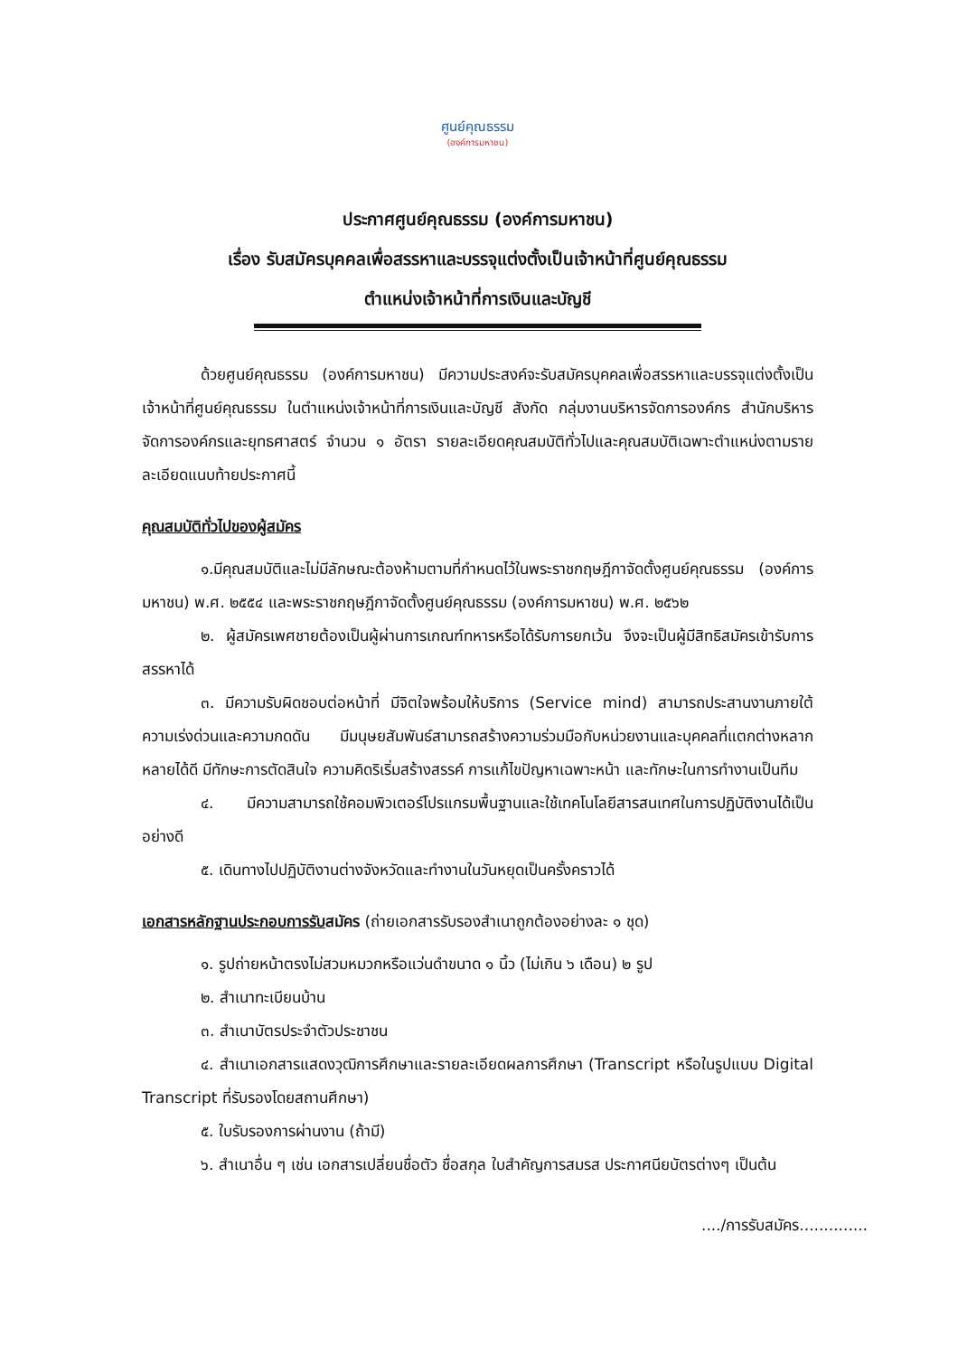ศูนย์คุณธรรม
(องค์การมหาชน)
ประกาศศูนย์คุณธรรม (องค์การมหาชน)
เรื่อง รับสมัครบุคคลเพื่อสรรหาและบรรจุแต่งตั้งเป็นเจ้าหน้าที่ศูนย์คุณธรรม
ตำแหน่งเจ้าหน้าที่การเงินและบัญชี
ด้วยศูนย์คุณธรรม (องค์การมหาชน) มีความประสงค์จะรับสมัครบุคคลเพื่อสรรหาและบรรจุแต่งตั้งเป็นเจ้าหน้าที่ศูนย์คุณธรรม ในตำแหน่งเจ้าหน้าที่การเงินและบัญชี สังกัด กลุ่มงานบริหารจัดการองค์กร สำนักบริหารจัดการองค์กรและยุทธศาสตร์ จำนวน ๑ อัตรา รายละเอียดคุณสมบัติทั่วไปและคุณสมบัติเฉพาะตำแหน่งตามรายละเอียดแนบท้ายประกาศนี้
คุณสมบัติทั่วไปของผู้สมัคร
๑.มีคุณสมบัติและไม่มีลักษณะต้องห้ามตามที่กำหนดไว้ในพระราชกฤษฎีกาจัดตั้งศูนย์คุณธรรม (องค์การมหาชน) พ.ศ. ๒๕๕๔ และพระราชกฤษฎีกาจัดตั้งศูนย์คุณธรรม (องค์การมหาชน) พ.ศ. ๒๕๖๒
๒. ผู้สมัครเพศชายต้องเป็นผู้ผ่านการเกณฑ์ทหารหรือได้รับการยกเว้น จึงจะเป็นผู้มีสิทธิสมัครเข้ารับการสรรหาได้
๓. มีความรับผิดชอบต่อหน้าที่ มีจิตใจพร้อมให้บริการ (Service mind) สามารถประสานงานภายใต้ความเร่งด่วนและความกดดัน มีมนุษยสัมพันธ์สามารถสร้างความร่วมมือกับหน่วยงานและบุคคลที่แตกต่างหลากหลายได้ดี มีทักษะการตัดสินใจ ความคิดริเริ่มสร้างสรรค์ การแก้ไขปัญหาเฉพาะหน้า และทักษะในการทำงานเป็นทีม
๔. มีความสามารถใช้คอมพิวเตอร์โปรแกรมพื้นฐานและใช้เทคโนโลยีสารสนเทศในการปฏิบัติงานได้เป็นอย่างดี
๕. เดินทางไปปฏิบัติงานต่างจังหวัดและทำงานในวันหยุดเป็นครั้งคราวได้
เอกสารหลักฐานประกอบการรับสมัคร (ถ่ายเอกสารรับรองสำเนาถูกต้องอย่างละ ๑ ชุด)
๑. รูปถ่ายหน้าตรงไม่สวมหมวกหรือแว่นดำขนาด ๑ นิ้ว (ไม่เกิน ๖ เดือน) ๒ รูป
๒. สำเนาทะเบียนบ้าน
๓. สำเนาบัตรประจำตัวประชาชน
๔. สำเนาเอกสารแสดงวุฒิการศึกษาและรายละเอียดผลการศึกษา (Transcript หรือในรูปแบบ Digital Transcript ที่รับรองโดยสถานศึกษา)
๕. ใบรับรองการผ่านงาน (ถ้ามี)
๖. สำเนาอื่น ๆ เช่น เอกสารเปลี่ยนชื่อตัว ชื่อสกุล ใบสำคัญการสมรส ประกาศนียบัตรต่างๆ เป็นต้น
..../การรับสมัคร..............